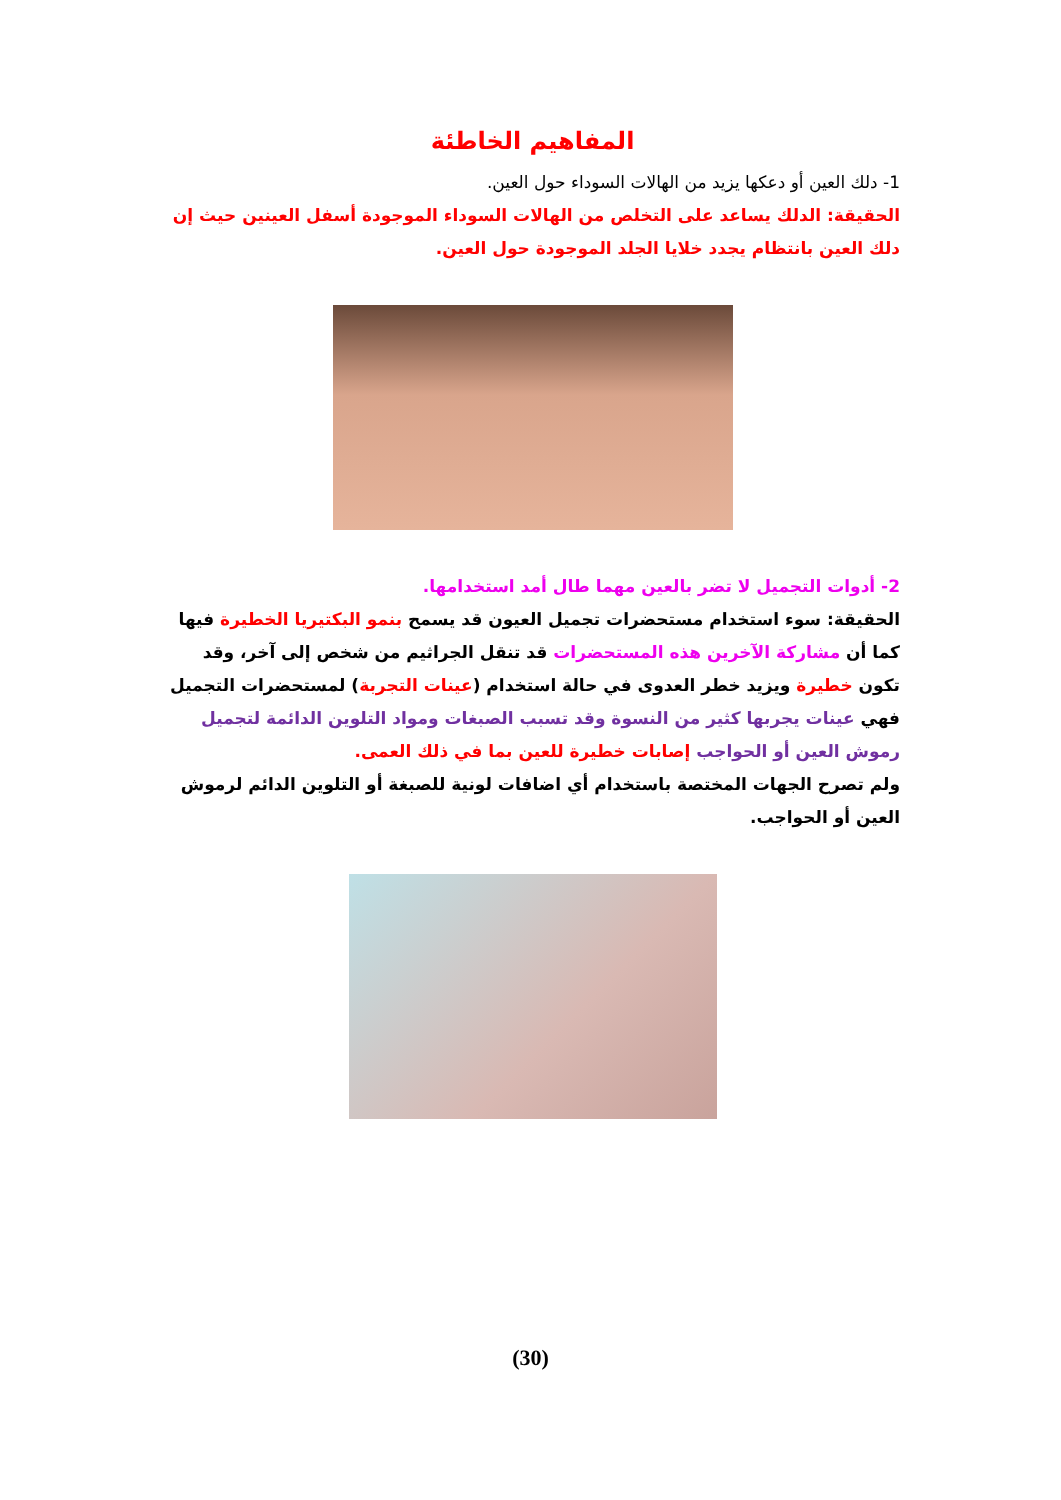المفاهيم الخاطئة
1- دلك العين أو دعكها يزيد من الهالات السوداء حول العين.
الحقيقة: الدلك يساعد على التخلص من الهالات السوداء الموجودة أسفل العينين حيث إن دلك العين بانتظام يجدد خلايا الجلد الموجودة حول العين.
2- أدوات التجميل لا تضر بالعين مهما طال أمد استخدامها.
الحقيقة: سوء استخدام مستحضرات تجميل العيون قد يسمح بنمو البكتيريا الخطيرة فيها كما أن مشاركة الآخرين هذه المستحضرات قد تنقل الجراثيم من شخص إلى آخر، وقد تكون خطيرة ويزيد خطر العدوى في حالة استخدام (عينات التجربة) لمستحضرات التجميل فهي عينات يجربها كثير من النسوة وقد تسبب الصبغات ومواد التلوين الدائمة لتجميل رموش العين أو الحواجب إصابات خطيرة للعين بما في ذلك العمى.
ولم تصرح الجهات المختصة باستخدام أي اضافات لونية للصبغة أو التلوين الدائم لرموش العين أو الحواجب.
(30)